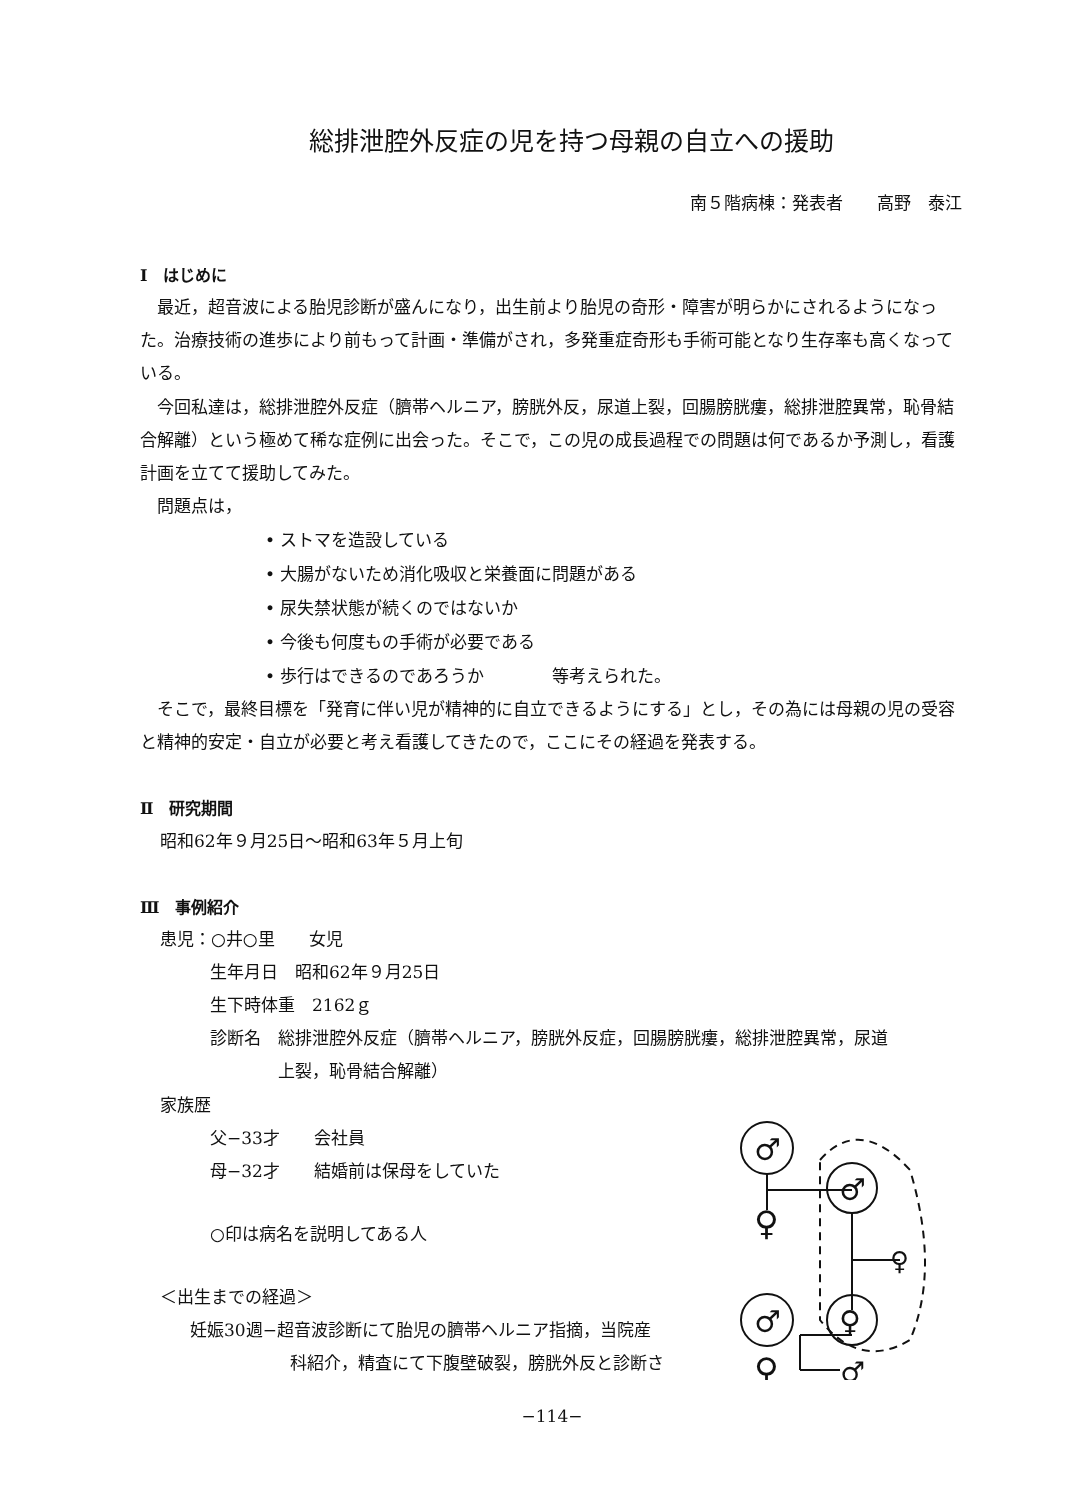総排泄腔外反症の児を持つ母親の自立への援助
南５階病棟：発表者　　高野　泰江
Ⅰ　はじめに
最近，超音波による胎児診断が盛んになり，出生前より胎児の奇形・障害が明らかにされるようになった。治療技術の進歩により前もって計画・準備がされ，多発重症奇形も手術可能となり生存率も高くなっている。
今回私達は，総排泄腔外反症（臍帯ヘルニア，膀胱外反，尿道上裂，回腸膀胱瘻，総排泄腔異常，恥骨結合解離）という極めて稀な症例に出会った。そこで，この児の成長過程での問題は何であるか予測し，看護計画を立てて援助してみた。
問題点は，
• ストマを造設している
• 大腸がないため消化吸収と栄養面に問題がある
• 尿失禁状態が続くのではないか
• 今後も何度もの手術が必要である
• 歩行はできるのであろうか　　　　等考えられた。
そこで，最終目標を「発育に伴い児が精神的に自立できるようにする」とし，その為には母親の児の受容と精神的安定・自立が必要と考え看護してきたので，ここにその経過を発表する。
Ⅱ　研究期間
昭和62年９月25日〜昭和63年５月上旬
Ⅲ　事例紹介
患児：○井○里　　女児
生年月日　昭和62年９月25日
生下時体重　2162ｇ
診断名　総排泄腔外反症（臍帯ヘルニア，膀胱外反症，回腸膀胱瘻，総排泄腔異常，尿道
　　　　上裂，恥骨結合解離）
家族歴
父−33才　　会社員
母−32才　　結婚前は保母をしていた
○印は病名を説明してある人
＜出生までの経過＞
妊娠30週−超音波診断にて胎児の臍帯ヘルニア指摘，当院産
科紹介，精査にて下腹壁破裂，膀胱外反と診断さ
♂
♀
♂
♀
♂
♀
♀
♂
−114−